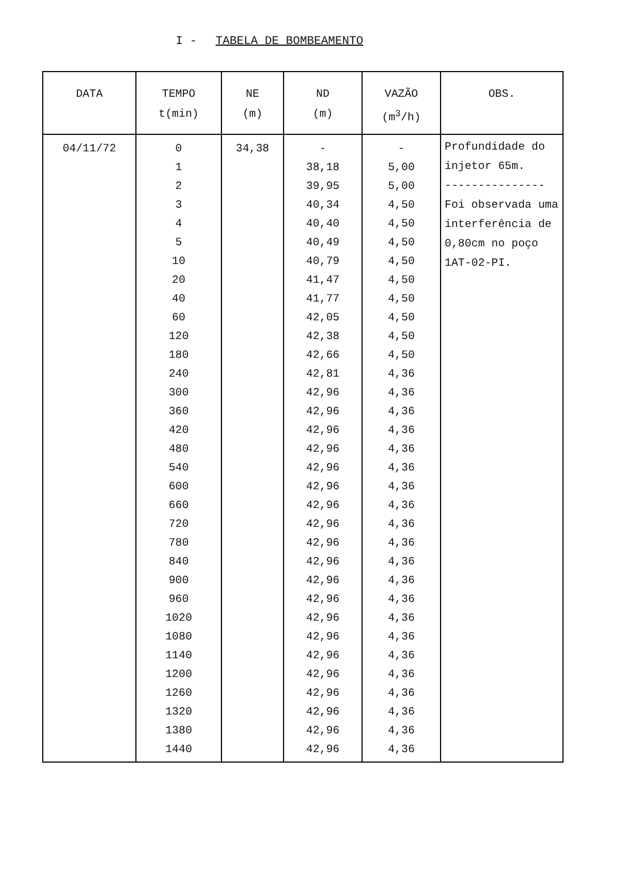I - TABELA DE BOMBEAMENTO
| DATA | TEMPO t(min) | NE (m) | ND (m) | VAZÃO (m<sup>3</sup>/h) | OBS. |
| --- | --- | --- | --- | --- | --- |
| 04/11/72 | 0 | 34,38 | - | - | Profundidade do injetor 65m. --------------- Foi observada uma interferência de 0,80cm no poço 1AT-02-PI. |
| | 1 | | 38,18 | 5,00 | |
| | 2 | | 39,95 | 5,00 | |
| | 3 | | 40,34 | 4,50 | |
| | 4 | | 40,40 | 4,50 | |
| | 5 | | 40,49 | 4,50 | |
| | 10 | | 40,79 | 4,50 | |
| | 20 | | 41,47 | 4,50 | |
| | 40 | | 41,77 | 4,50 | |
| | 60 | | 42,05 | 4,50 | |
| | 120 | | 42,38 | 4,50 | |
| | 180 | | 42,66 | 4,50 | |
| | 240 | | 42,81 | 4,36 | |
| | 300 | | 42,96 | 4,36 | |
| | 360 | | 42,96 | 4,36 | |
| | 420 | | 42,96 | 4,36 | |
| | 480 | | 42,96 | 4,36 | |
| | 540 | | 42,96 | 4,36 | |
| | 600 | | 42,96 | 4,36 | |
| | 660 | | 42,96 | 4,36 | |
| | 720 | | 42,96 | 4,36 | |
| | 780 | | 42,96 | 4,36 | |
| | 840 | | 42,96 | 4,36 | |
| | 900 | | 42,96 | 4,36 | |
| | 960 | | 42,96 | 4,36 | |
| | 1020 | | 42,96 | 4,36 | |
| | 1080 | | 42,96 | 4,36 | |
| | 1140 | | 42,96 | 4,36 | |
| | 1200 | | 42,96 | 4,36 | |
| | 1260 | | 42,96 | 4,36 | |
| | 1320 | | 42,96 | 4,36 | |
| | 1380 | | 42,96 | 4,36 | |
| | 1440 | | 42,96 | 4,36 | |